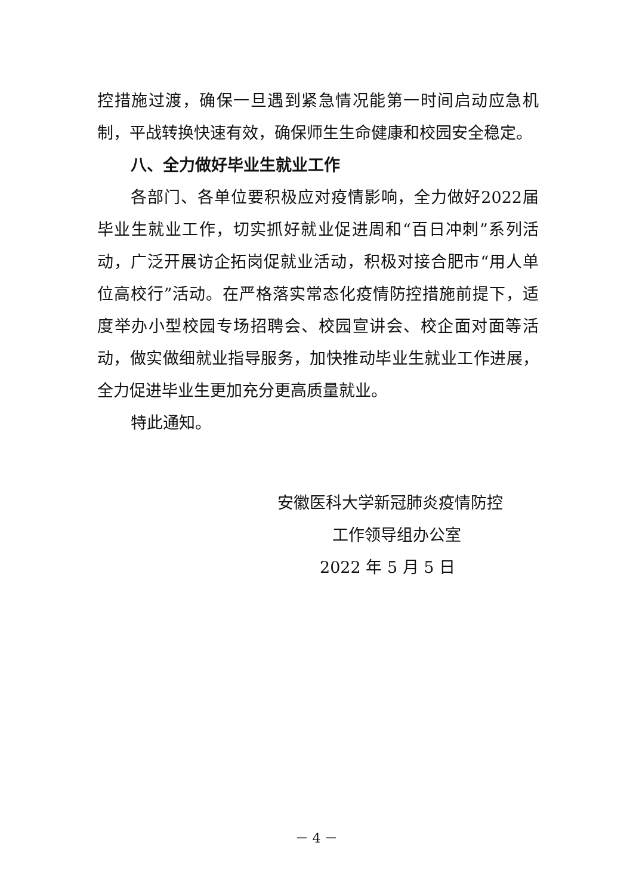控措施过渡，确保一旦遇到紧急情况能第一时间启动应急机制，平战转换快速有效，确保师生生命健康和校园安全稳定。
八、全力做好毕业生就业工作
各部门、各单位要积极应对疫情影响，全力做好2022届毕业生就业工作，切实抓好就业促进周和“百日冲刺”系列活动，广泛开展访企拓岗促就业活动，积极对接合肥市“用人单位高校行”活动。在严格落实常态化疫情防控措施前提下，适度举办小型校园专场招聘会、校园宣讲会、校企面对面等活动，做实做细就业指导服务，加快推动毕业生就业工作进展，全力促进毕业生更加充分更高质量就业。
特此通知。
安徽医科大学新冠肺炎疫情防控
工作领导组办公室
2022 年 5 月 5 日
－ 4 －